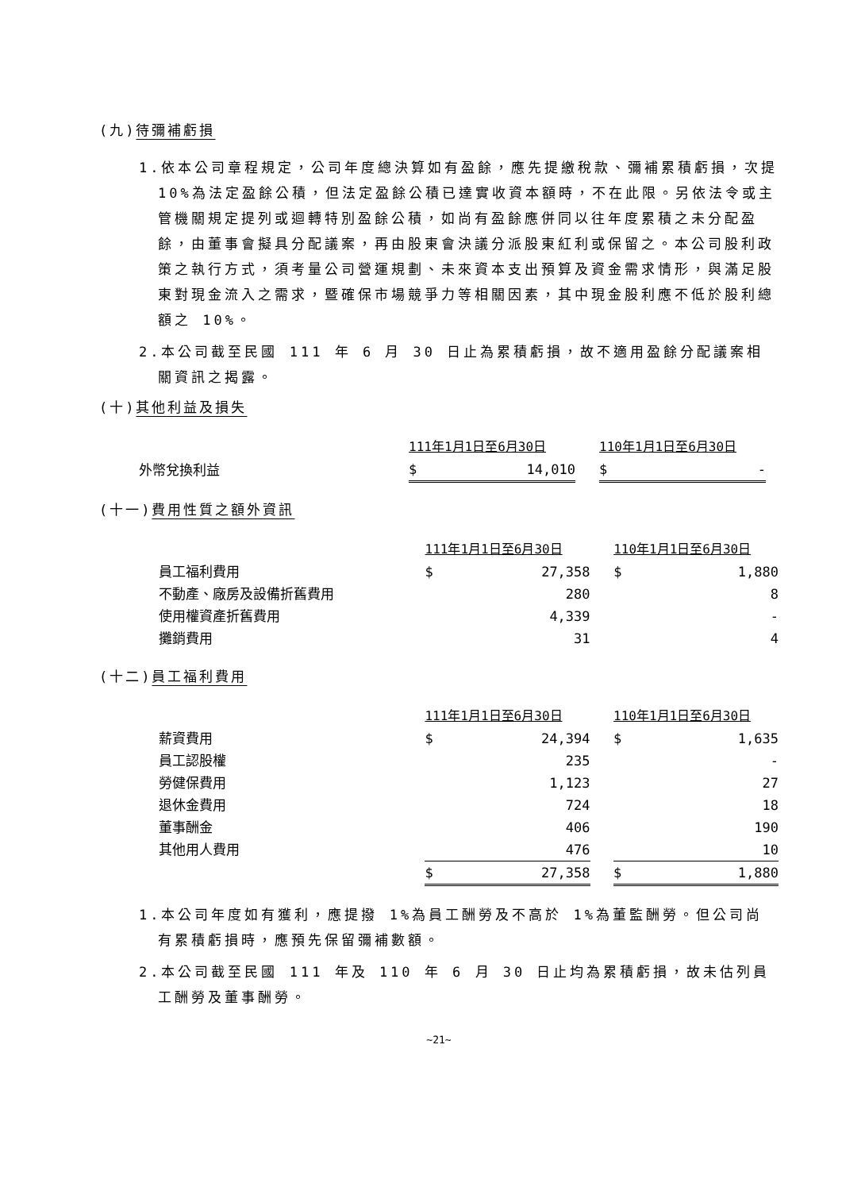(九)待彌補虧損
1.依本公司章程規定，公司年度總決算如有盈餘，應先提繳稅款、彌補累積虧損，次提 10%為法定盈餘公積，但法定盈餘公積已達實收資本額時，不在此限。另依法令或主管機關規定提列或迴轉特別盈餘公積，如尚有盈餘應併同以往年度累積之未分配盈餘，由董事會擬具分配議案，再由股東會決議分派股東紅利或保留之。本公司股利政策之執行方式，須考量公司營運規劃、未來資本支出預算及資金需求情形，與滿足股東對現金流入之需求，暨確保市場競爭力等相關因素，其中現金股利應不低於股利總額之 10%。
2.本公司截至民國 111 年 6 月 30 日止為累積虧損，故不適用盈餘分配議案相關資訊之揭露。
(十)其他利益及損失
| | 111年1月1日至6月30日 | | | 110年1月1日至6月30日 | |
| 外幣兌換利益 | $ | 14,010 | | $ | - |
(十一)費用性質之額外資訊
| | 111年1月1日至6月30日 | | | 110年1月1日至6月30日 | |
| 員工福利費用 | $ | 27,358 | | $ | 1,880 |
| 不動產、廠房及設備折舊費用 | | 280 | | | 8 |
| 使用權資產折舊費用 | | 4,339 | | | - |
| 攤銷費用 | | 31 | | | 4 |
(十二)員工福利費用
| | 111年1月1日至6月30日 | | | 110年1月1日至6月30日 | |
| 薪資費用 | $ | 24,394 | | $ | 1,635 |
| 員工認股權 | | 235 | | | - |
| 勞健保費用 | | 1,123 | | | 27 |
| 退休金費用 | | 724 | | | 18 |
| 董事酬金 | | 406 | | | 190 |
| 其他用人費用 | | 476 | | | 10 |
| | $ | 27,358 | | $ | 1,880 |
1.本公司年度如有獲利，應提撥 1%為員工酬勞及不高於 1%為董監酬勞。但公司尚有累積虧損時，應預先保留彌補數額。
2.本公司截至民國 111 年及 110 年 6 月 30 日止均為累積虧損，故未估列員工酬勞及董事酬勞。
~21~